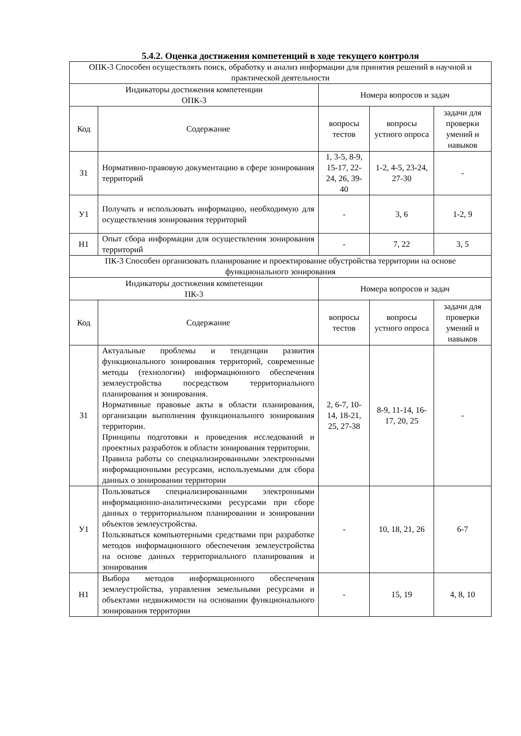5.4.2. Оценка достижения компетенций в ходе текущего контроля
| ОПК-3 Способен осуществлять поиск, обработку и анализ информации для принятия решений в научной и практической деятельности | | | | |
| Индикаторы достижения компетенции ОПК-3 | | Номера вопросов и задач | | |
| Код | Содержание | вопросы тестов | вопросы устного опроса | задачи для проверки умений и навыков |
| З1 | Нормативно-правовую документацию в сфере зонирования территорий | 1, 3-5, 8-9, 15-17, 22-24, 26, 39-40 | 1-2, 4-5, 23-24, 27-30 | - |
| У1 | Получать и использовать информацию, необходимую для осуществления зонирования территорий | - | 3, 6 | 1-2, 9 |
| Н1 | Опыт сбора информации для осуществления зонирования территорий | - | 7, 22 | 3, 5 |
| ПК-3 Способен организовать планирование и проектирование обустройства территории на основе функционального зонирования | | | | |
| Индикаторы достижения компетенции ПК-3 | | Номера вопросов и задач | | |
| Код | Содержание | вопросы тестов | вопросы устного опроса | задачи для проверки умений и навыков |
| З1 | Актуальные проблемы и тенденции развития функционального зонирования территорий, современные методы (технологии) информационного обеспечения землеустройства посредством территориального планирования и зонирования. Нормативные правовые акты в области планирования, организации выполнения функционального зонирования территории. Принципы подготовки и проведения исследований и проектных разработок в области зонирования территории. Правила работы со специализированными электронными информационными ресурсами, используемыми для сбора данных о зонировании территории | 2, 6-7, 10-14, 18-21, 25, 27-38 | 8-9, 11-14, 16-17, 20, 25 | - |
| У1 | Пользоваться специализированными электронными информационно-аналитическими ресурсами при сборе данных о территориальном планировании и зонировании объектов землеустройства. Пользоваться компьютерными средствами при разработке методов информационного обеспечения землеустройства на основе данных территориального планирования и зонирования | - | 10, 18, 21, 26 | 6-7 |
| Н1 | Выбора методов информационного обеспечения землеустройства, управления земельными ресурсами и объектами недвижимости на основании функционального зонирования территории | - | 15, 19 | 4, 8, 10 |